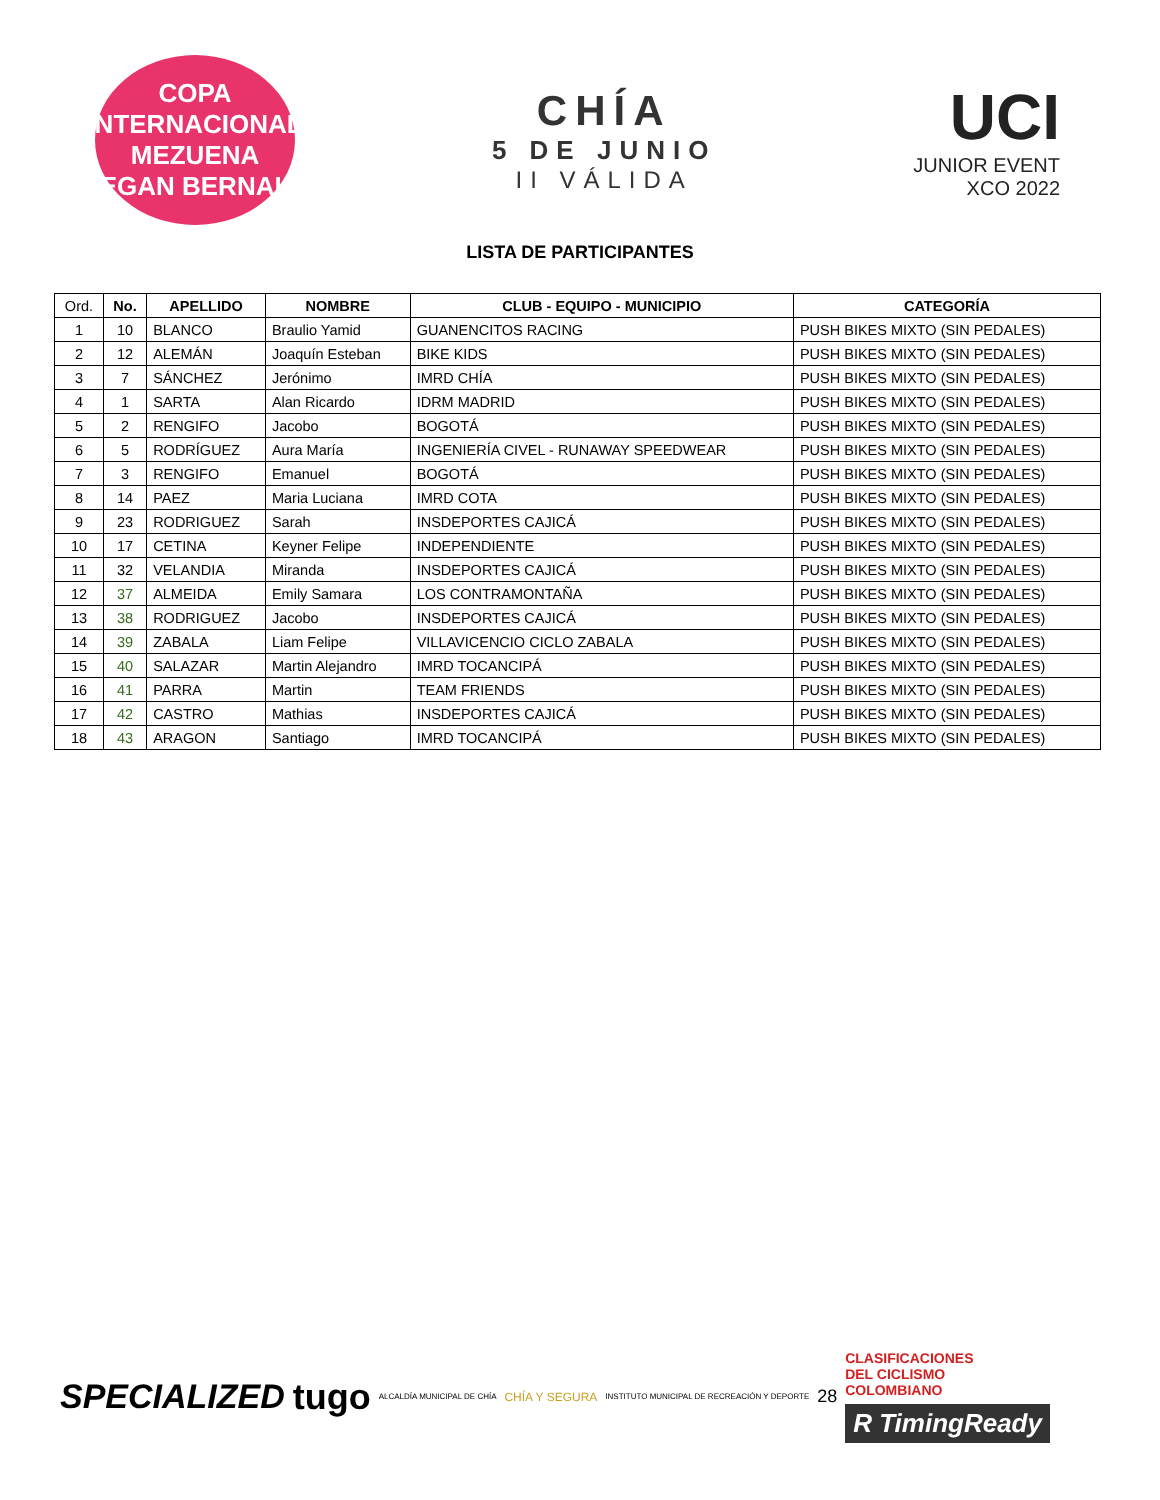COPA INTERNACIONAL
MEZUENA
EGAN BERNAL
CHÍA
5 DE JUNIO
II VÁLIDA
UCI
JUNIOR EVENT
XCO 2022
LISTA DE PARTICIPANTES
| Ord. | No. | APELLIDO | NOMBRE | CLUB - EQUIPO - MUNICIPIO | CATEGORÍA |
| --- | --- | --- | --- | --- | --- |
| 1 | 10 | BLANCO | Braulio Yamid | GUANENCITOS RACING | PUSH BIKES MIXTO (SIN PEDALES) |
| 2 | 12 | ALEMÁN | Joaquín Esteban | BIKE KIDS | PUSH BIKES MIXTO (SIN PEDALES) |
| 3 | 7 | SÁNCHEZ | Jerónimo | IMRD CHÍA | PUSH BIKES MIXTO (SIN PEDALES) |
| 4 | 1 | SARTA | Alan Ricardo | IDRM MADRID | PUSH BIKES MIXTO (SIN PEDALES) |
| 5 | 2 | RENGIFO | Jacobo | BOGOTÁ | PUSH BIKES MIXTO (SIN PEDALES) |
| 6 | 5 | RODRÍGUEZ | Aura María | INGENIERÍA CIVEL - RUNAWAY SPEEDWEAR | PUSH BIKES MIXTO (SIN PEDALES) |
| 7 | 3 | RENGIFO | Emanuel | BOGOTÁ | PUSH BIKES MIXTO (SIN PEDALES) |
| 8 | 14 | PAEZ | Maria Luciana | IMRD COTA | PUSH BIKES MIXTO (SIN PEDALES) |
| 9 | 23 | RODRIGUEZ | Sarah | INSDEPORTES CAJICÁ | PUSH BIKES MIXTO (SIN PEDALES) |
| 10 | 17 | CETINA | Keyner Felipe | INDEPENDIENTE | PUSH BIKES MIXTO (SIN PEDALES) |
| 11 | 32 | VELANDIA | Miranda | INSDEPORTES CAJICÁ | PUSH BIKES MIXTO (SIN PEDALES) |
| 12 | 37 | ALMEIDA | Emily Samara | LOS CONTRAMONTAÑA | PUSH BIKES MIXTO (SIN PEDALES) |
| 13 | 38 | RODRIGUEZ | Jacobo | INSDEPORTES CAJICÁ | PUSH BIKES MIXTO (SIN PEDALES) |
| 14 | 39 | ZABALA | Liam Felipe | VILLAVICENCIO CICLO ZABALA | PUSH BIKES MIXTO (SIN PEDALES) |
| 15 | 40 | SALAZAR | Martin Alejandro | IMRD TOCANCIPÁ | PUSH BIKES MIXTO (SIN PEDALES) |
| 16 | 41 | PARRA | Martin | TEAM FRIENDS | PUSH BIKES MIXTO (SIN PEDALES) |
| 17 | 42 | CASTRO | Mathias | INSDEPORTES CAJICÁ | PUSH BIKES MIXTO (SIN PEDALES) |
| 18 | 43 | ARAGON | Santiago | IMRD TOCANCIPÁ | PUSH BIKES MIXTO (SIN PEDALES) |
SPECIALIZED tugo ALCALDÍA MUNICIPAL DE CHÍA CHÍA Y SEGURA INSTITUTO MUNICIPAL DE RECREACIÓN Y DEPORTE 28
CLASIFICACIONES
DEL CICLISMO
COLOMBIANO
R TimingReady